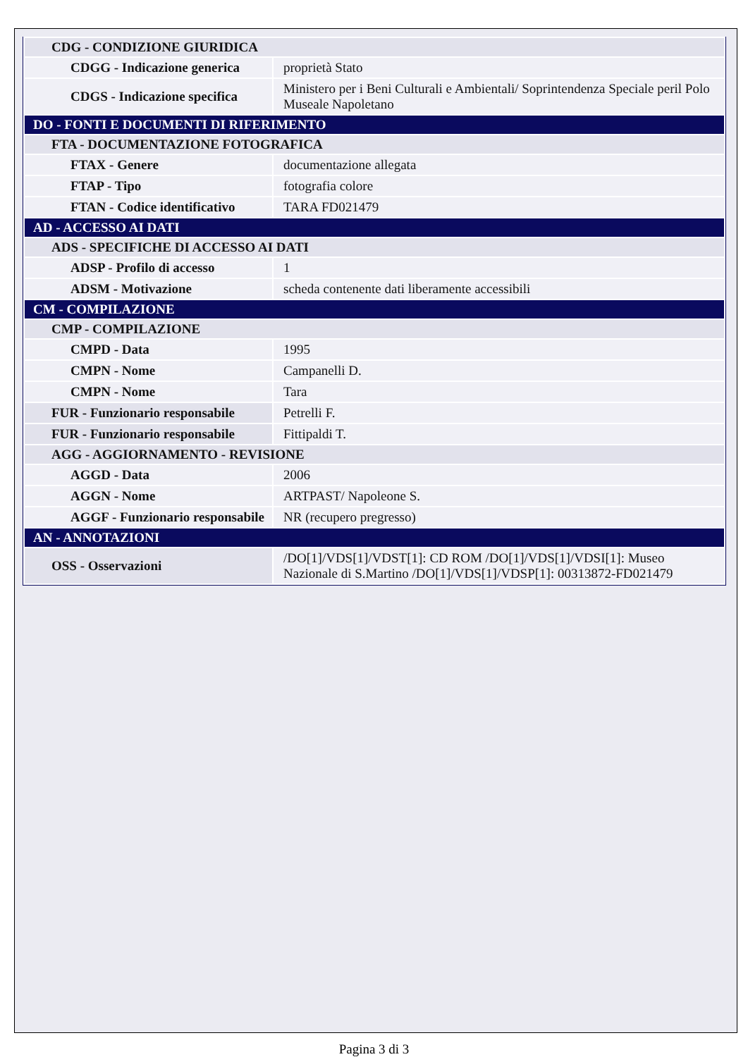| CDG - CONDIZIONE GIURIDICA | |
| CDGG - Indicazione generica | proprietà Stato |
| CDGS - Indicazione specifica | Ministero per i Beni Culturali e Ambientali/ Soprintendenza Speciale peril Polo Museale Napoletano |
| DO - FONTI E DOCUMENTI DI RIFERIMENTO | |
| FTA - DOCUMENTAZIONE FOTOGRAFICA | |
| FTAX - Genere | documentazione allegata |
| FTAP - Tipo | fotografia colore |
| FTAN - Codice identificativo | TARA FD021479 |
| AD - ACCESSO AI DATI | |
| ADS - SPECIFICHE DI ACCESSO AI DATI | |
| ADSP - Profilo di accesso | 1 |
| ADSM - Motivazione | scheda contenente dati liberamente accessibili |
| CM - COMPILAZIONE | |
| CMP - COMPILAZIONE | |
| CMPD - Data | 1995 |
| CMPN - Nome | Campanelli D. |
| CMPN - Nome | Tara |
| FUR - Funzionario responsabile | Petrelli F. |
| FUR - Funzionario responsabile | Fittipaldi T. |
| AGG - AGGIORNAMENTO - REVISIONE | |
| AGGD - Data | 2006 |
| AGGN - Nome | ARTPAST/ Napoleone S. |
| AGGF - Funzionario responsabile | NR (recupero pregresso) |
| AN - ANNOTAZIONI | |
| OSS - Osservazioni | /DO[1]/VDS[1]/VDST[1]: CD ROM /DO[1]/VDS[1]/VDSI[1]: Museo Nazionale di S.Martino /DO[1]/VDS[1]/VDSP[1]: 00313872-FD021479 |
Pagina 3 di 3